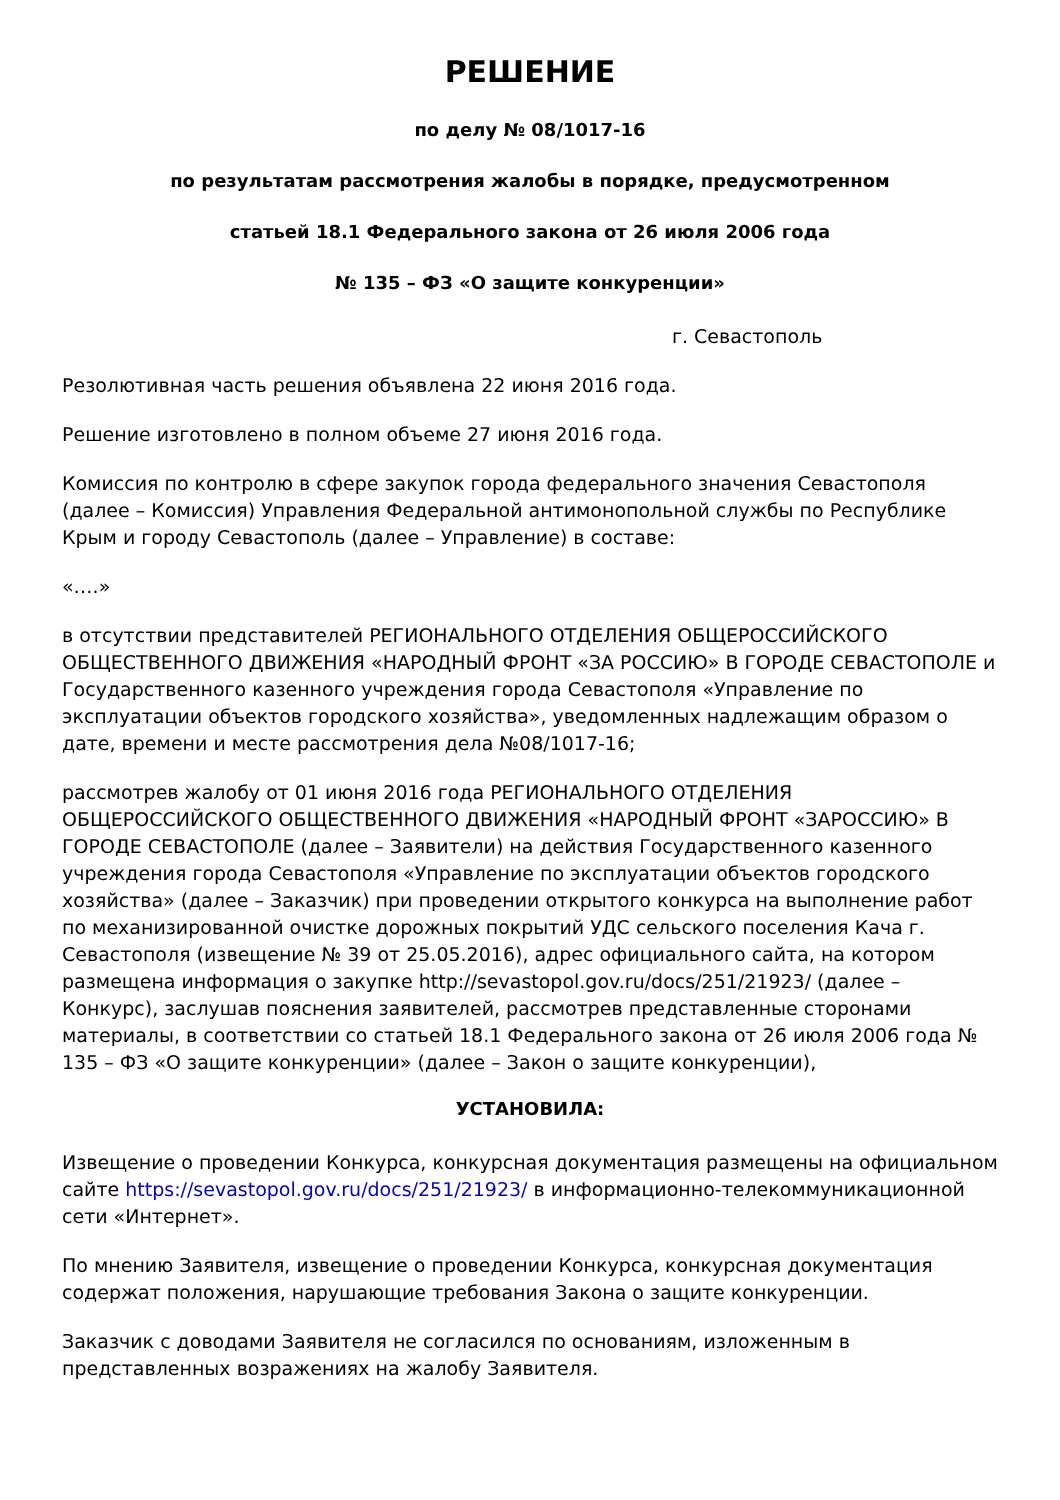РЕШЕНИЕ
по делу № 08/1017-16
по результатам рассмотрения жалобы в порядке, предусмотренном
статьей 18.1 Федерального закона от 26 июля 2006 года
№ 135 – ФЗ «О защите конкуренции»
г. Севастополь
Резолютивная часть решения объявлена 22 июня 2016 года.
Решение изготовлено в полном объеме 27 июня 2016 года.
Комиссия по контролю в сфере закупок города федерального значения Севастополя (далее – Комиссия) Управления Федеральной антимонопольной службы по Республике Крым и городу Севастополь (далее – Управление) в составе:
«….»
в отсутствии представителей РЕГИОНАЛЬНОГО ОТДЕЛЕНИЯ ОБЩЕРОССИЙСКОГО ОБЩЕСТВЕННОГО ДВИЖЕНИЯ «НАРОДНЫЙ ФРОНТ «ЗА РОССИЮ» В ГОРОДЕ СЕВАСТОПОЛЕ и Государственного казенного учреждения города Севастополя «Управление по эксплуатации объектов городского хозяйства», уведомленных надлежащим образом о дате, времени и месте рассмотрения дела №08/1017-16;
рассмотрев жалобу от 01 июня 2016 года РЕГИОНАЛЬНОГО ОТДЕЛЕНИЯ ОБЩЕРОССИЙСКОГО ОБЩЕСТВЕННОГО ДВИЖЕНИЯ «НАРОДНЫЙ ФРОНТ «ЗАРОССИЮ» В ГОРОДЕ СЕВАСТОПОЛЕ (далее – Заявители) на действия Государственного казенного учреждения города Севастополя «Управление по эксплуатации объектов городского хозяйства» (далее – Заказчик) при проведении открытого конкурса на выполнение работ по механизированной очистке дорожных покрытий УДС сельского поселения Кача г. Севастополя (извещение № 39 от 25.05.2016), адрес официального сайта, на котором размещена информация о закупке http://sevastopol.gov.ru/docs/251/21923/ (далее – Конкурс), заслушав пояснения заявителей, рассмотрев представленные сторонами материалы, в соответствии со статьей 18.1 Федерального закона от 26 июля 2006 года № 135 – ФЗ «О защите конкуренции» (далее – Закон о защите конкуренции),
УСТАНОВИЛА:
Извещение о проведении Конкурса, конкурсная документация размещены на официальном сайте https://sevastopol.gov.ru/docs/251/21923/ в информационно-телекоммуникационной сети «Интернет».
По мнению Заявителя, извещение о проведении Конкурса, конкурсная документация содержат положения, нарушающие требования Закона о защите конкуренции.
Заказчик с доводами Заявителя не согласился по основаниям, изложенным в представленных возражениях на жалобу Заявителя.